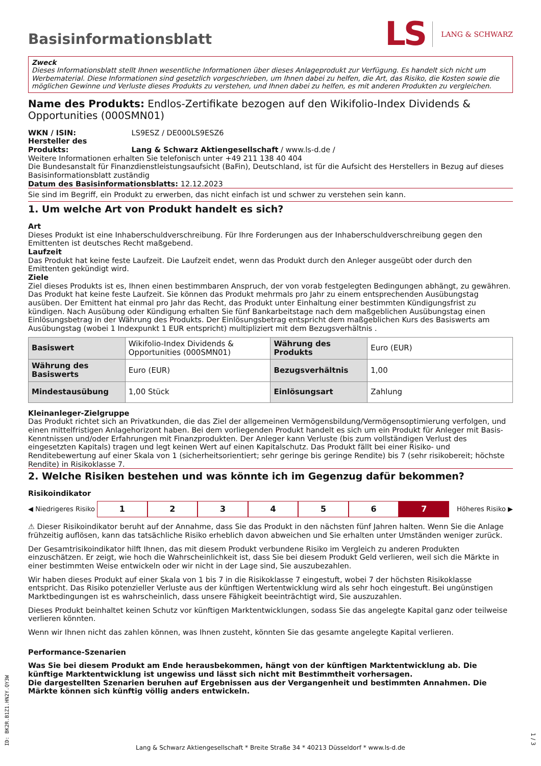Basisinformationsblatt
LS LANG & SCHWARZ
Zweck
Dieses Informationsblatt stellt Ihnen wesentliche Informationen über dieses Anlageprodukt zur Verfügung. Es handelt sich nicht um Werbematerial. Diese Informationen sind gesetzlich vorgeschrieben, um Ihnen dabei zu helfen, die Art, das Risiko, die Kosten sowie die möglichen Gewinne und Verluste dieses Produkts zu verstehen, und Ihnen dabei zu helfen, es mit anderen Produkten zu vergleichen.
Name des Produkts: Endlos-Zertifikate bezogen auf den Wikifolio-Index Dividends & Opportunities (000SMN01)
WKN / ISIN: LS9ESZ / DE000LS9ESZ6
Hersteller des Produkts: Lang & Schwarz Aktiengesellschaft / www.ls-d.de /
Weitere Informationen erhalten Sie telefonisch unter +49 211 138 40 404
Die Bundesanstalt für Finanzdienstleistungsaufsicht (BaFin), Deutschland, ist für die Aufsicht des Herstellers in Bezug auf dieses Basisinformationsblatt zuständig
Datum des Basisinformationsblatts: 12.12.2023
Sie sind im Begriff, ein Produkt zu erwerben, das nicht einfach ist und schwer zu verstehen sein kann.
1. Um welche Art von Produkt handelt es sich?
Art
Dieses Produkt ist eine Inhaberschuldverschreibung. Für Ihre Forderungen aus der Inhaberschuldverschreibung gegen den Emittenten ist deutsches Recht maßgebend.
Laufzeit
Das Produkt hat keine feste Laufzeit. Die Laufzeit endet, wenn das Produkt durch den Anleger ausgeübt oder durch den Emittenten gekündigt wird.
Ziele
Ziel dieses Produkts ist es, Ihnen einen bestimmbaren Anspruch, der von vorab festgelegten Bedingungen abhängt, zu gewähren. Das Produkt hat keine feste Laufzeit. Sie können das Produkt mehrmals pro Jahr zu einem entsprechenden Ausübungstag ausüben. Der Emittent hat einmal pro Jahr das Recht, das Produkt unter Einhaltung einer bestimmten Kündigungsfrist zu kündigen. Nach Ausübung oder Kündigung erhalten Sie fünf Bankarbeitstage nach dem maßgeblichen Ausübungstag einen Einlösungsbetrag in der Währung des Produkts. Der Einlösungsbetrag entspricht dem maßgeblichen Kurs des Basiswerts am Ausübungstag (wobei 1 Indexpunkt 1 EUR entspricht) multipliziert mit dem Bezugsverhältnis .
| Basiswert | Wikifolio-Index Dividends & Opportunities (000SMN01) | Währung des Produkts | Euro (EUR) |
| Währung des Basiswerts | Euro (EUR) | Bezugsverhältnis | 1,00 |
| Mindestausübung | 1,00 Stück | Einlösungsart | Zahlung |
Kleinanleger-Zielgruppe
Das Produkt richtet sich an Privatkunden, die das Ziel der allgemeinen Vermögensbildung/Vermögensoptimierung verfolgen, und einen mittelfristigen Anlagehorizont haben. Bei dem vorliegenden Produkt handelt es sich um ein Produkt für Anleger mit Basis-Kenntnissen und/oder Erfahrungen mit Finanzprodukten. Der Anleger kann Verluste (bis zum vollständigen Verlust des eingesetzten Kapitals) tragen und legt keinen Wert auf einen Kapitalschutz. Das Produkt fällt bei einer Risiko- und Renditebewertung auf einer Skala von 1 (sicherheitsorientiert; sehr geringe bis geringe Rendite) bis 7 (sehr risikobereit; höchste Rendite) in Risikoklasse 7.
2. Welche Risiken bestehen und was könnte ich im Gegenzug dafür bekommen?
Risikoindikator
◀ Niedrigeres Risiko 1234567 Höheres Risiko ▶
⚠ Dieser Risikoindikator beruht auf der Annahme, dass Sie das Produkt in den nächsten fünf Jahren halten. Wenn Sie die Anlage frühzeitig auflösen, kann das tatsächliche Risiko erheblich davon abweichen und Sie erhalten unter Umständen weniger zurück.
Der Gesamtrisikoindikator hilft Ihnen, das mit diesem Produkt verbundene Risiko im Vergleich zu anderen Produkten einzuschätzen. Er zeigt, wie hoch die Wahrscheinlichkeit ist, dass Sie bei diesem Produkt Geld verlieren, weil sich die Märkte in einer bestimmten Weise entwickeln oder wir nicht in der Lage sind, Sie auszubezahlen.
Wir haben dieses Produkt auf einer Skala von 1 bis 7 in die Risikoklasse 7 eingestuft, wobei 7 der höchsten Risikoklasse entspricht. Das Risiko potenzieller Verluste aus der künftigen Wertentwicklung wird als sehr hoch eingestuft. Bei ungünstigen Marktbedingungen ist es wahrscheinlich, dass unsere Fähigkeit beeinträchtigt wird, Sie auszuzahlen.
Dieses Produkt beinhaltet keinen Schutz vor künftigen Marktentwicklungen, sodass Sie das angelegte Kapital ganz oder teilweise verlieren könnten.
Wenn wir Ihnen nicht das zahlen können, was Ihnen zusteht, könnten Sie das gesamte angelegte Kapital verlieren.
Performance-Szenarien
Was Sie bei diesem Produkt am Ende herausbekommen, hängt von der künftigen Marktentwicklung ab. Die künftige Marktentwicklung ist ungewiss und lässt sich nicht mit Bestimmtheit vorhersagen.
Die dargestellten Szenarien beruhen auf Ergebnissen aus der Vergangenheit und bestimmten Annahmen. Die Märkte können sich künftig völlig anders entwickeln.
ID: BK2R.B1Z1.HN2Y.QY3W
Lang & Schwarz Aktiengesellschaft * Breite Straße 34 * 40213 Düsseldorf * www.ls-d.de
1 / 3